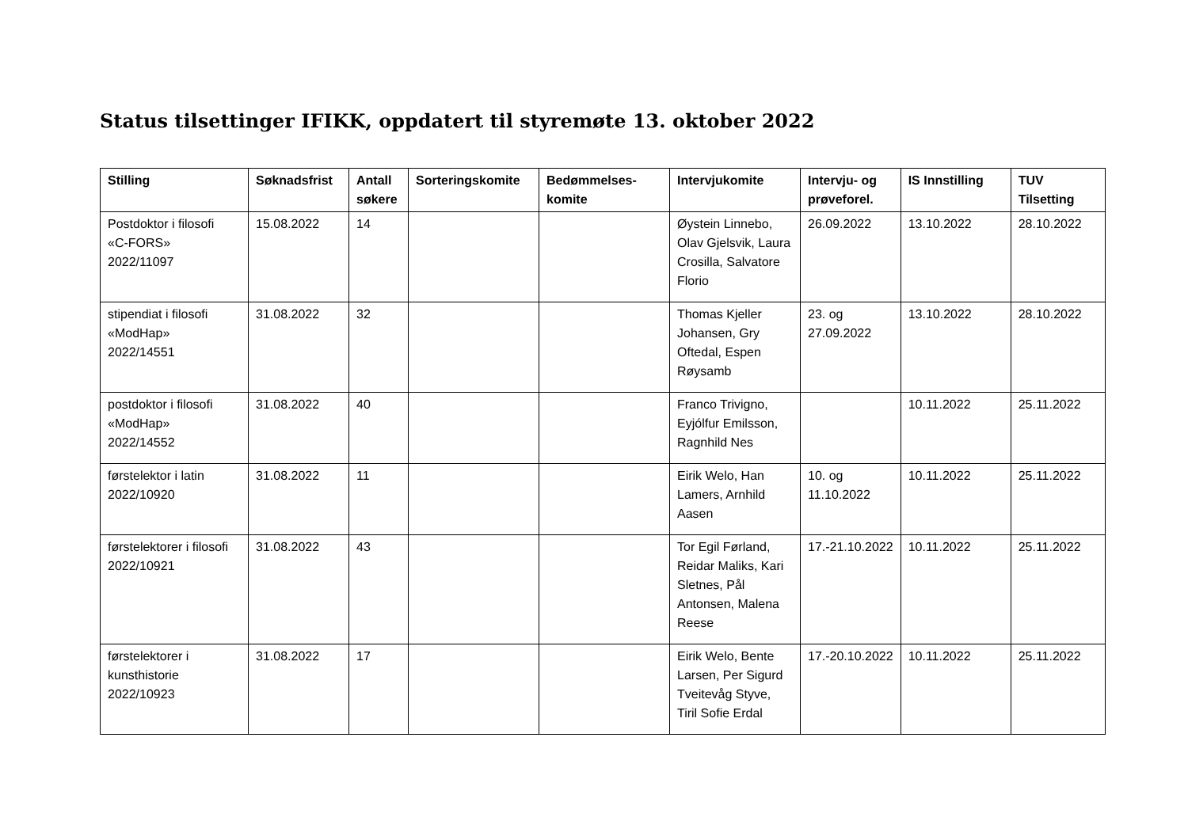Status tilsettinger IFIKK, oppdatert til styremøte 13. oktober 2022
| Stilling | Søknadsfrist | Antall søkere | Sorteringskomite | Bedømmelses-komite | Intervjukomite | Intervju- og prøveforel. | IS Innstilling | TUV Tilsetting |
| --- | --- | --- | --- | --- | --- | --- | --- | --- |
| Postdoktor i filosofi «C-FORS» 2022/11097 | 15.08.2022 | 14 | | | Øystein Linnebo, Olav Gjelsvik, Laura Crosilla, Salvatore Florio | 26.09.2022 | 13.10.2022 | 28.10.2022 |
| stipendiat i filosofi «ModHap» 2022/14551 | 31.08.2022 | 32 | | | Thomas Kjeller Johansen, Gry Oftedal, Espen Røysamb | 23. og 27.09.2022 | 13.10.2022 | 28.10.2022 |
| postdoktor i filosofi «ModHap» 2022/14552 | 31.08.2022 | 40 | | | Franco Trivigno, Eyjólfur Emilsson, Ragnhild Nes | | 10.11.2022 | 25.11.2022 |
| førstelektor i latin 2022/10920 | 31.08.2022 | 11 | | | Eirik Welo, Han Lamers, Arnhild Aasen | 10. og 11.10.2022 | 10.11.2022 | 25.11.2022 |
| førstelektorer i filosofi 2022/10921 | 31.08.2022 | 43 | | | Tor Egil Førland, Reidar Maliks, Kari Sletnes, Pål Antonsen, Malena Reese | 17.-21.10.2022 | 10.11.2022 | 25.11.2022 |
| førstelektorer i kunsthistorie 2022/10923 | 31.08.2022 | 17 | | | Eirik Welo, Bente Larsen, Per Sigurd Tveitevåg Styve, Tiril Sofie Erdal | 17.-20.10.2022 | 10.11.2022 | 25.11.2022 |